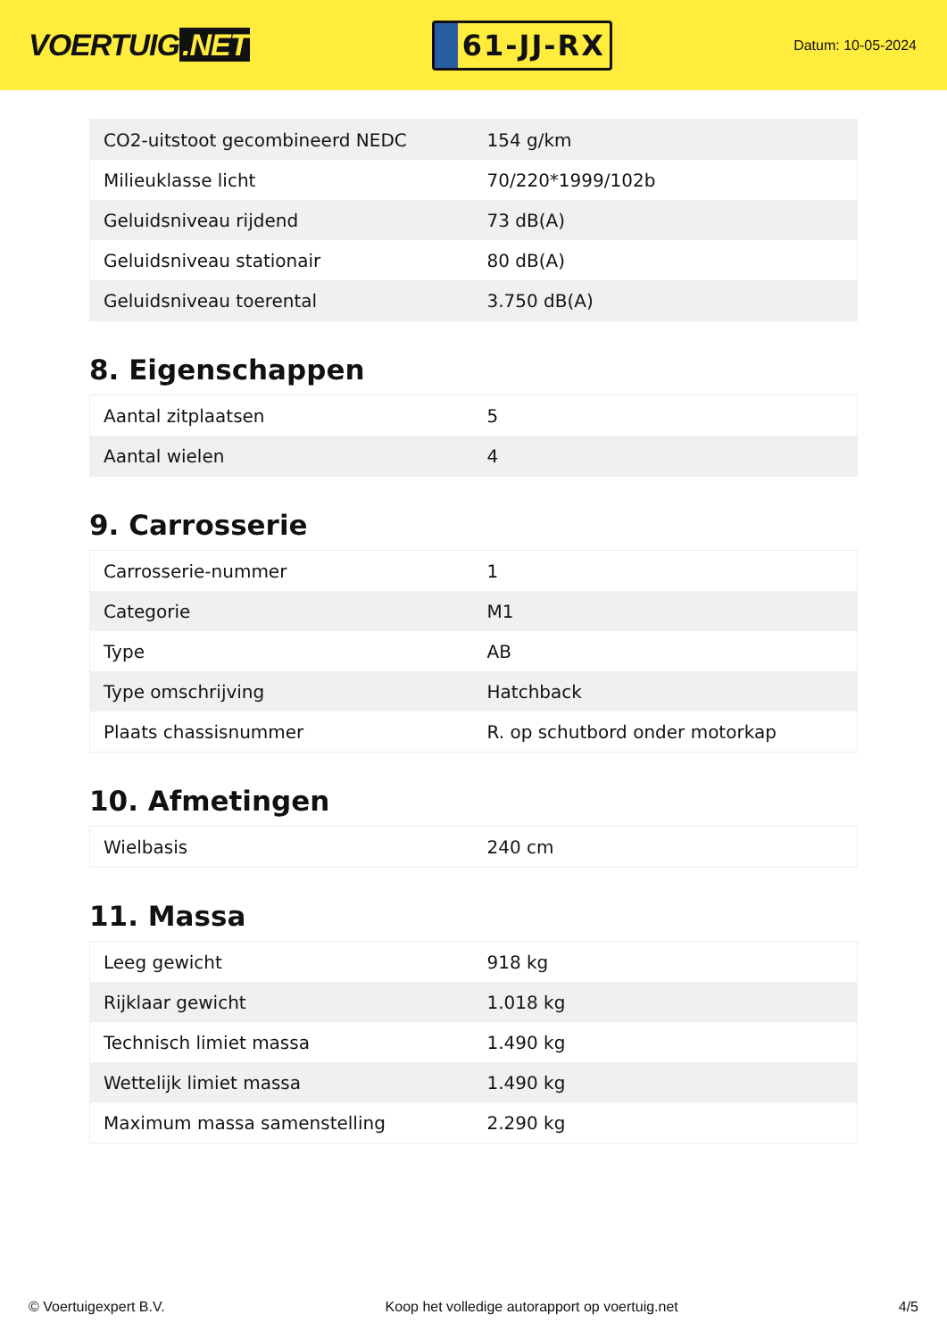VOERTUIG.NET
61-JJ-RX
Datum: 10-05-2024
| CO2-uitstoot gecombineerd NEDC | 154 g/km |
| Milieuklasse licht | 70/220*1999/102b |
| Geluidsniveau rijdend | 73 dB(A) |
| Geluidsniveau stationair | 80 dB(A) |
| Geluidsniveau toerental | 3.750 dB(A) |
8. Eigenschappen
| Aantal zitplaatsen | 5 |
| Aantal wielen | 4 |
9. Carrosserie
| Carrosserie-nummer | 1 |
| Categorie | M1 |
| Type | AB |
| Type omschrijving | Hatchback |
| Plaats chassisnummer | R. op schutbord onder motorkap |
10. Afmetingen
| Wielbasis | 240 cm |
11. Massa
| Leeg gewicht | 918 kg |
| Rijklaar gewicht | 1.018 kg |
| Technisch limiet massa | 1.490 kg |
| Wettelijk limiet massa | 1.490 kg |
| Maximum massa samenstelling | 2.290 kg |
© Voertuigexpert B.V. Koop het volledige autorapport op voertuig.net 4/5